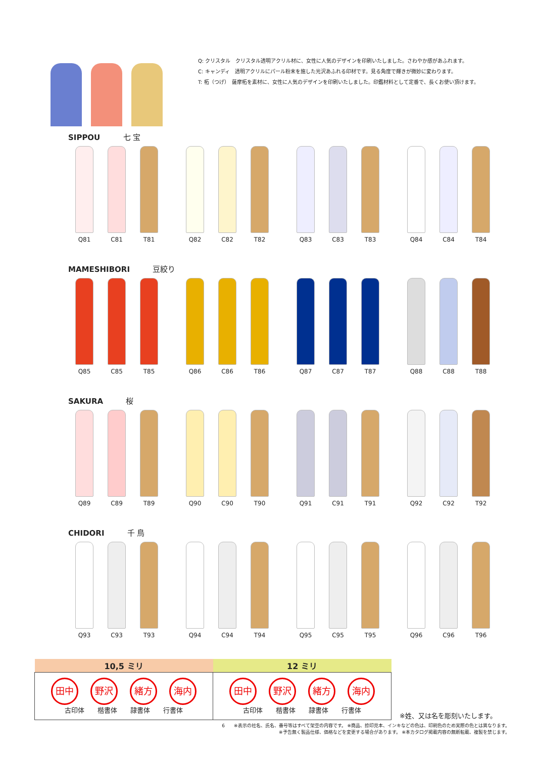Q: クリスタル　クリスタル透明アクリル材に、女性に人気のデザインを印刷いたしました。さわやか感があふれます。
C: キャンディ　透明アクリルにパール粉末を施した光沢あふれる印材です。見る角度で輝きが微妙に変わります。
T: 柘（つげ）　薩摩柘を素材に、女性に人気のデザインを印刷いたしました。印鑑材料として定番で、長くお使い頂けます。
SIPPOU 七 宝
Q81 C81 T81 Q82 C82 T82 Q83 C83 T83 Q84 C84 T84
MAMESHIBORI 豆絞り
Q85 C85 T85 Q86 C86 T86 Q87 C87 T87 Q88 C88 T88
SAKURA 桜
Q89 C89 T89 Q90 C90 T90 Q91 C91 T91 Q92 C92 T92
CHIDORI 千 鳥
Q93 C93 T93 Q94 C94 T94 Q95 C95 T95 Q96 C96 T96
| 10,5 ミリ | 12 ミリ | |
| --- | --- | --- |
| 田中 野沢 緒方 海内 古印体 楷書体 隷書体 行書体 | 田中 野沢 緒方 海内 古印体 楷書体 隷書体 行書体 | ※姓、又は名を彫刻いたします。 |
6　　※表示の社名、氏名、番号等はすべて架空の内容です。 ※商品、捺印見本、インキなどの色は、印刷色のため実際の色とは異なります。
※予告無く製品仕様、価格などを変更する場合があります。 ※本カタログ掲載内容の無断転載、複製を禁じます。